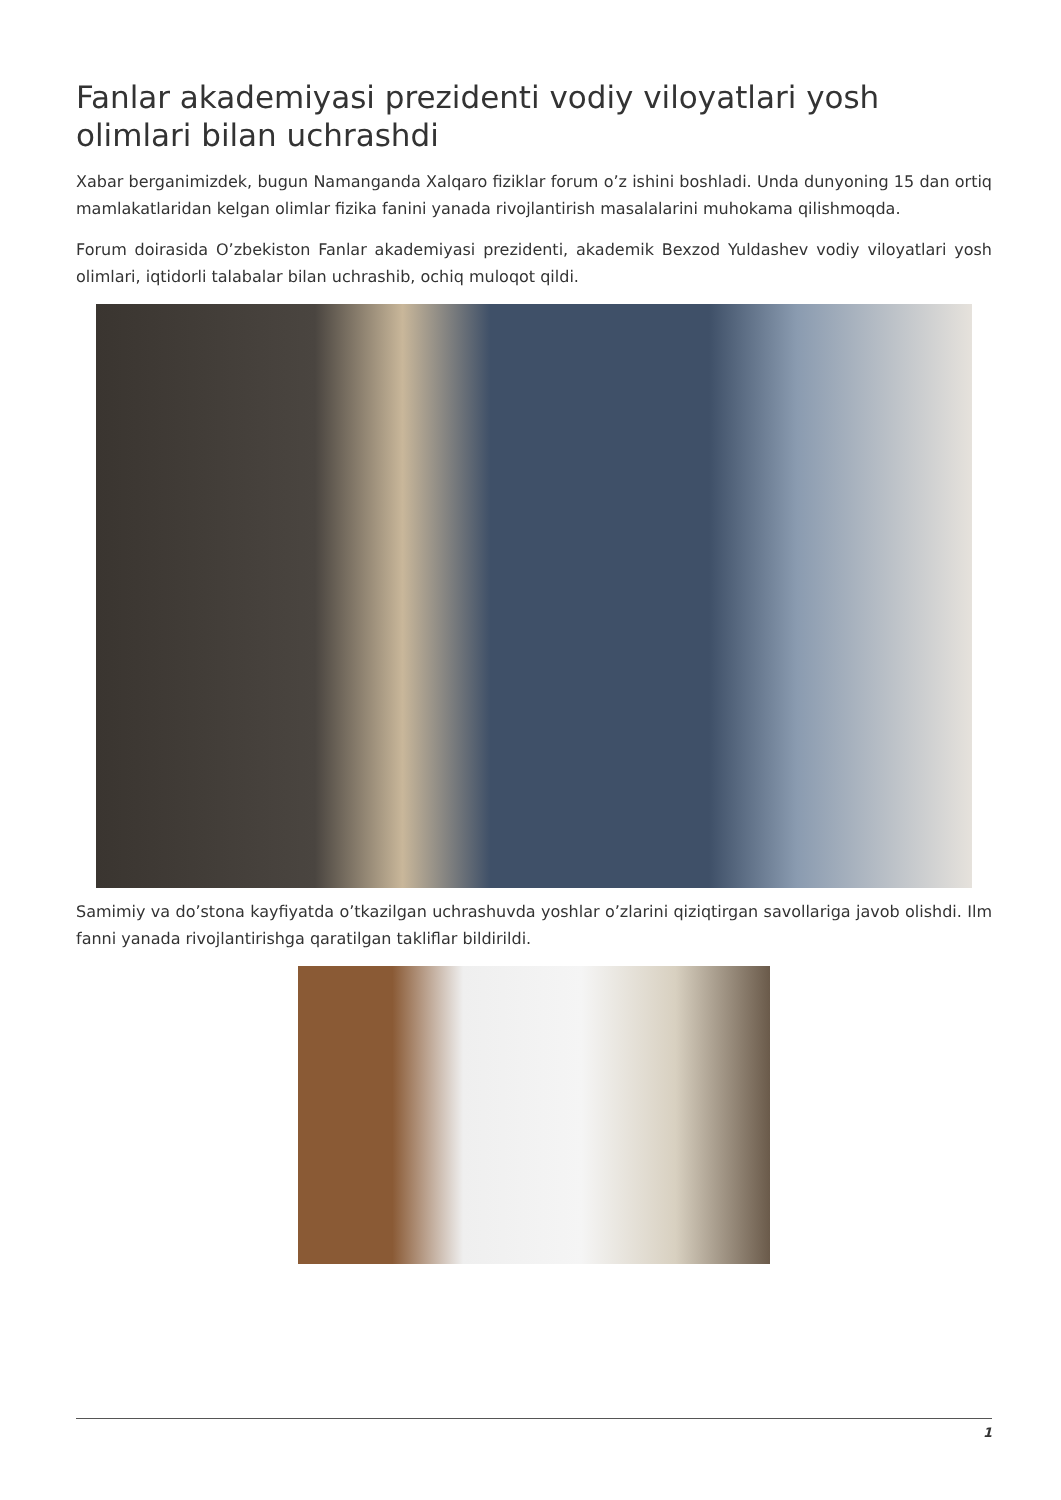Fanlar akademiyasi prezidenti vodiy viloyatlari yosh olimlari bilan uchrashdi
Xabar berganimizdek, bugun Namanganda Xalqaro fiziklar forum o’z ishini boshladi. Unda dunyoning 15 dan ortiq mamlakatlaridan kelgan olimlar fizika fanini yanada rivojlantirish masalalarini muhokama qilishmoqda.
Forum doirasida O’zbekiston Fanlar akademiyasi prezidenti, akademik Bexzod Yuldashev vodiy viloyatlari yosh olimlari, iqtidorli talabalar bilan uchrashib, ochiq muloqot qildi.
Samimiy va do’stona kayfiyatda o’tkazilgan uchrashuvda yoshlar o’zlarini qiziqtirgan savollariga javob olishdi. Ilm fanni yanada rivojlantirishga qaratilgan takliflar bildirildi.
1